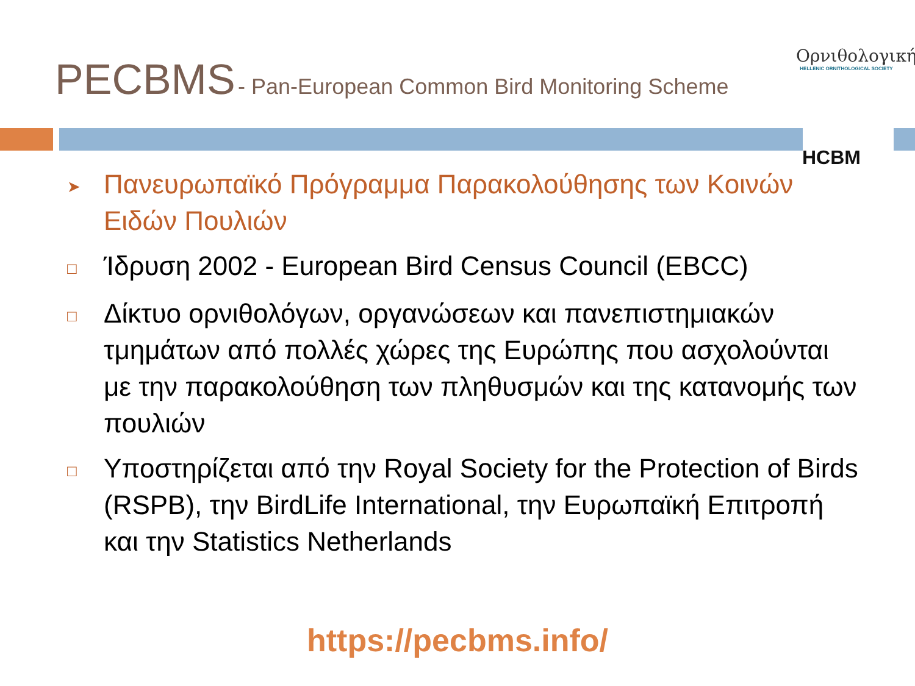PECBMS - Pan-European Common Bird Monitoring Scheme
Ορνιθολογική
HELLENIC ORNITHOLOGICAL SOCIETY
HCBM
➤ Πανευρωπαϊκό Πρόγραμμα Παρακολούθησης των Κοινών Ειδών Πουλιών
□ Ίδρυση 2002 - European Bird Census Council (EBCC)
□ Δίκτυο ορνιθολόγων, οργανώσεων και πανεπιστημιακών τμημάτων από πολλές χώρες της Ευρώπης που ασχολούνται με την παρακολούθηση των πληθυσμών και της κατανομής των πουλιών
□ Υποστηρίζεται από την Royal Society for the Protection of Birds (RSPB), την BirdLife International, την Ευρωπαϊκή Επιτροπή και την Statistics Netherlands
https://pecbms.info/